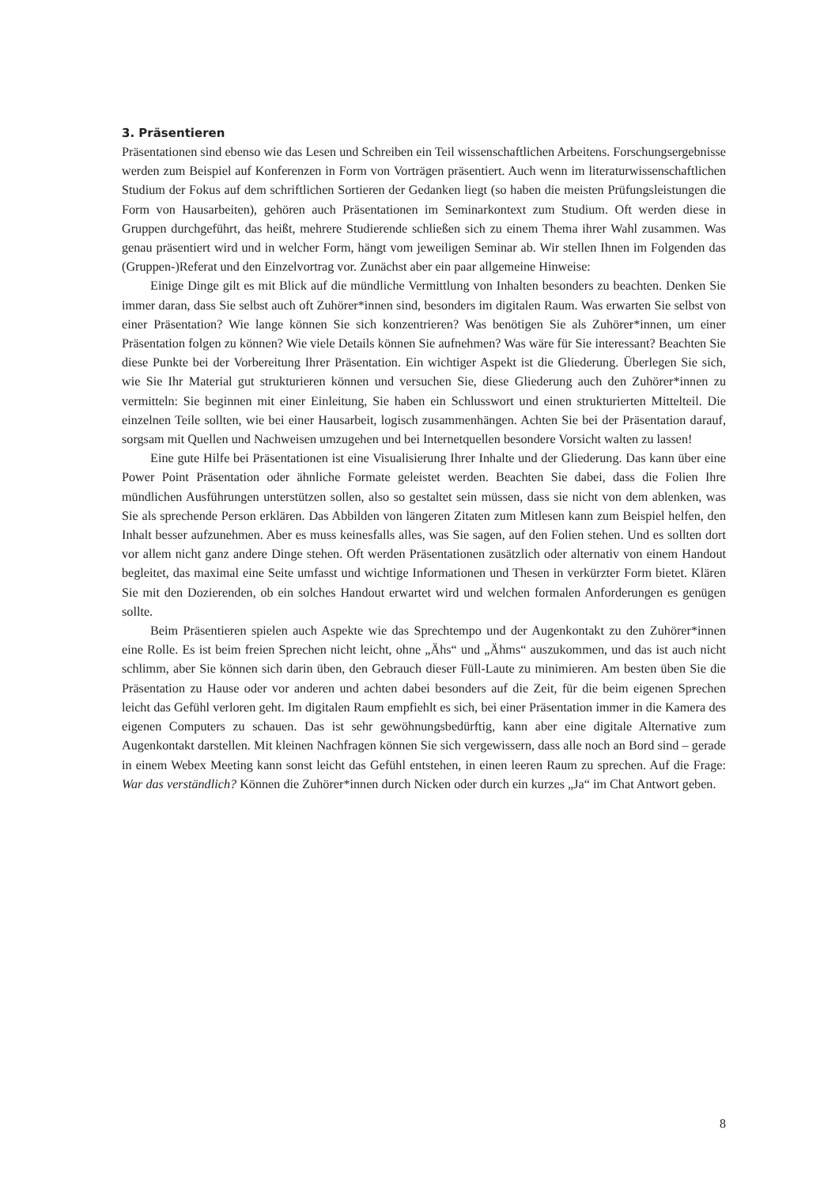3. Präsentieren
Präsentationen sind ebenso wie das Lesen und Schreiben ein Teil wissenschaftlichen Arbeitens. Forschungsergebnisse werden zum Beispiel auf Konferenzen in Form von Vorträgen präsentiert. Auch wenn im literaturwissenschaftlichen Studium der Fokus auf dem schriftlichen Sortieren der Gedanken liegt (so haben die meisten Prüfungsleistungen die Form von Hausarbeiten), gehören auch Präsentationen im Seminarkontext zum Studium. Oft werden diese in Gruppen durchgeführt, das heißt, mehrere Studierende schließen sich zu einem Thema ihrer Wahl zusammen. Was genau präsentiert wird und in welcher Form, hängt vom jeweiligen Seminar ab. Wir stellen Ihnen im Folgenden das (Gruppen-)Referat und den Einzelvortrag vor. Zunächst aber ein paar allgemeine Hinweise:
Einige Dinge gilt es mit Blick auf die mündliche Vermittlung von Inhalten besonders zu beachten. Denken Sie immer daran, dass Sie selbst auch oft Zuhörer*innen sind, besonders im digitalen Raum. Was erwarten Sie selbst von einer Präsentation? Wie lange können Sie sich konzentrieren? Was benötigen Sie als Zuhörer*innen, um einer Präsentation folgen zu können? Wie viele Details können Sie aufnehmen? Was wäre für Sie interessant? Beachten Sie diese Punkte bei der Vorbereitung Ihrer Präsentation. Ein wichtiger Aspekt ist die Gliederung. Überlegen Sie sich, wie Sie Ihr Material gut strukturieren können und versuchen Sie, diese Gliederung auch den Zuhörer*innen zu vermitteln: Sie beginnen mit einer Einleitung, Sie haben ein Schlusswort und einen strukturierten Mittelteil. Die einzelnen Teile sollten, wie bei einer Hausarbeit, logisch zusammenhängen. Achten Sie bei der Präsentation darauf, sorgsam mit Quellen und Nachweisen umzugehen und bei Internetquellen besondere Vorsicht walten zu lassen!
Eine gute Hilfe bei Präsentationen ist eine Visualisierung Ihrer Inhalte und der Gliederung. Das kann über eine Power Point Präsentation oder ähnliche Formate geleistet werden. Beachten Sie dabei, dass die Folien Ihre mündlichen Ausführungen unterstützen sollen, also so gestaltet sein müssen, dass sie nicht von dem ablenken, was Sie als sprechende Person erklären. Das Abbilden von längeren Zitaten zum Mitlesen kann zum Beispiel helfen, den Inhalt besser aufzunehmen. Aber es muss keinesfalls alles, was Sie sagen, auf den Folien stehen. Und es sollten dort vor allem nicht ganz andere Dinge stehen. Oft werden Präsentationen zusätzlich oder alternativ von einem Handout begleitet, das maximal eine Seite umfasst und wichtige Informationen und Thesen in verkürzter Form bietet. Klären Sie mit den Dozierenden, ob ein solches Handout erwartet wird und welchen formalen Anforderungen es genügen sollte.
Beim Präsentieren spielen auch Aspekte wie das Sprechtempo und der Augenkontakt zu den Zuhörer*innen eine Rolle. Es ist beim freien Sprechen nicht leicht, ohne „Ähs“ und „Ähms“ auszukommen, und das ist auch nicht schlimm, aber Sie können sich darin üben, den Gebrauch dieser Füll-Laute zu minimieren. Am besten üben Sie die Präsentation zu Hause oder vor anderen und achten dabei besonders auf die Zeit, für die beim eigenen Sprechen leicht das Gefühl verloren geht. Im digitalen Raum empfiehlt es sich, bei einer Präsentation immer in die Kamera des eigenen Computers zu schauen. Das ist sehr gewöhnungsbedürftig, kann aber eine digitale Alternative zum Augenkontakt darstellen. Mit kleinen Nachfragen können Sie sich vergewissern, dass alle noch an Bord sind – gerade in einem Webex Meeting kann sonst leicht das Gefühl entstehen, in einen leeren Raum zu sprechen. Auf die Frage: War das verständlich? Können die Zuhörer*innen durch Nicken oder durch ein kurzes „Ja“ im Chat Antwort geben.
8